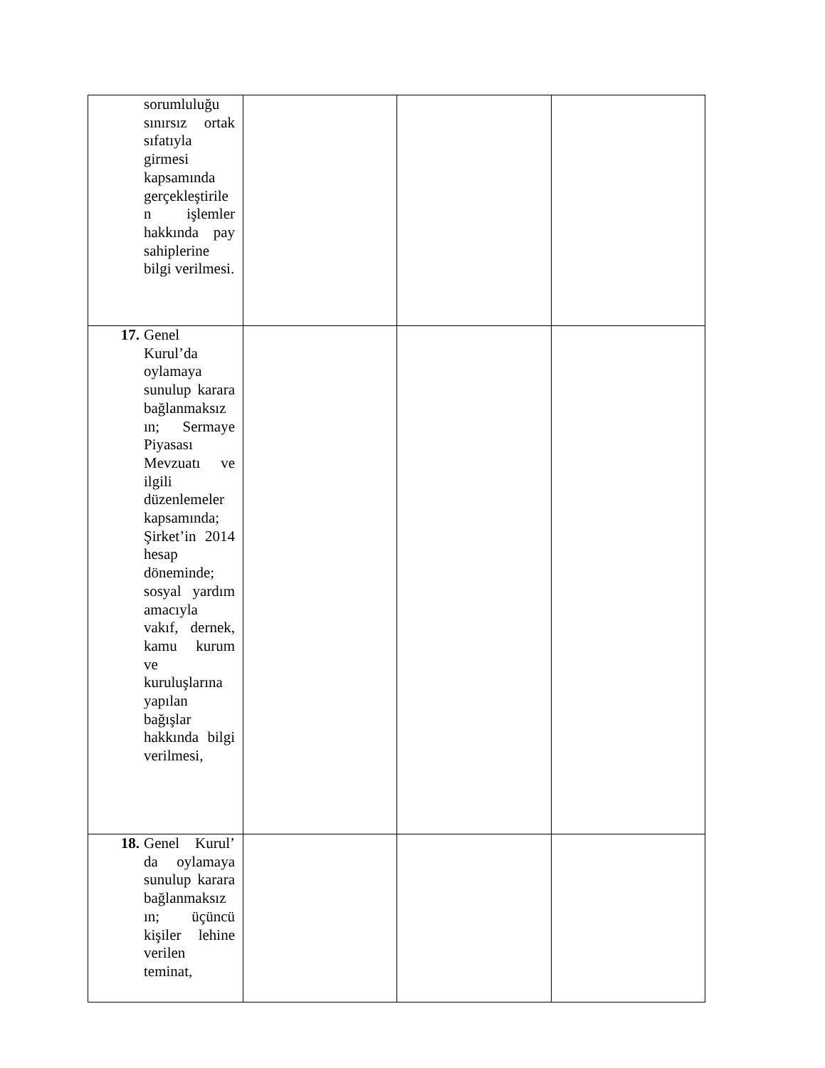| sorumluluğu sınırsız ortak sıfatıyla girmesi kapsamında gerçekleştirile n işlemler hakkında pay sahiplerine bilgi verilmesi. | | | |
| 17. Genel Kurul’da oylamaya sunulup karara bağlanmaksız ın; Sermaye Piyasası Mevzuatı ve ilgili düzenlemeler kapsamında; Şirket’in 2014 hesap döneminde; sosyal yardım amacıyla vakıf, dernek, kamu kurum ve kuruluşlarına yapılan bağışlar hakkında bilgi verilmesi, | | | |
| 18. Genel Kurul’ da oylamaya sunulup karara bağlanmaksız ın; üçüncü kişiler lehine verilen teminat, | | | |